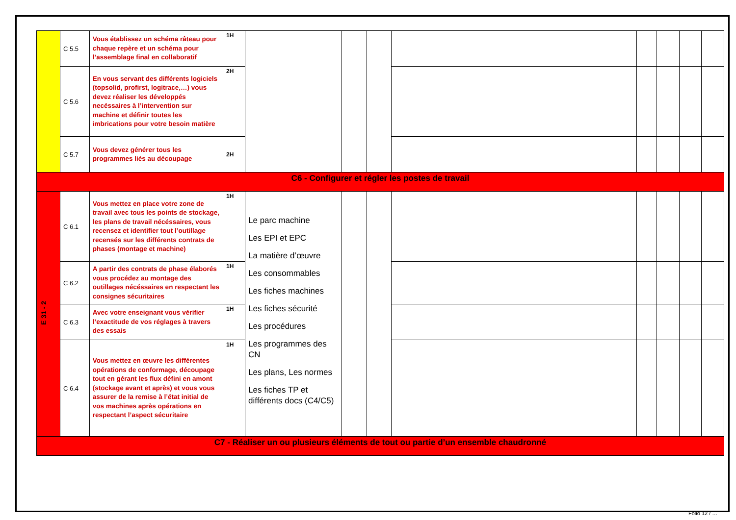| | C 5.5 | Vous établissez un schéma râteau pour chaque repère et un schéma pour l’assemblage final en collaboratif | 1H | | | | | | | | | |
| | C 5.6 | En vous servant des différents logiciels (topsolid, profirst, logitrace,…) vous devez réaliser les développés necéssaires à l’intervention sur machine et définir toutes les imbrications pour votre besoin matière | 2H | | | | | | | | | |
| | C 5.7 | Vous devez générer tous les programmes liés au découpage | 2H | | | | | | | | | |
| C6 - Configurer et régler les postes de travail | | | | | | | | | | | | |
| E 31 - 2 | C 6.1 | Vous mettez en place votre zone de travail avec tous les points de stockage, les plans de travail nécéssaires, vous recensez et identifier tout l’outillage recensés sur les différents contrats de phases (montage et machine) | 1H | Le parc machine Les EPI et EPC La matière d’œuvre Les consommables Les fiches machines Les fiches sécurité Les procédures Les programmes des CN Les plans, Les normes Les fiches TP et différents docs (C4/C5) | | | | | | | | |
| | C 6.2 | A partir des contrats de phase élaborés vous procédez au montage des outillages nécéssaires en respectant les consignes sécuritaires | 1H | | | | | | | | | |
| | C 6.3 | Avec votre enseignant vous vérifier l’exactitude de vos réglages à travers des essais | 1H | | | | | | | | | |
| | C 6.4 | Vous mettez en œuvre les différentes opérations de conformage, découpage tout en gérant les flux défini en amont (stockage avant et après) et vous vous assurer de la remise à l’état initial de vos machines après opérations en respectant l’aspect sécuritaire | 1H | | | | | | | | | |
| C7 - Réaliser un ou plusieurs éléments de tout ou partie d’un ensemble chaudronné | | | | | | | | | | | | |
Folio 12 / …